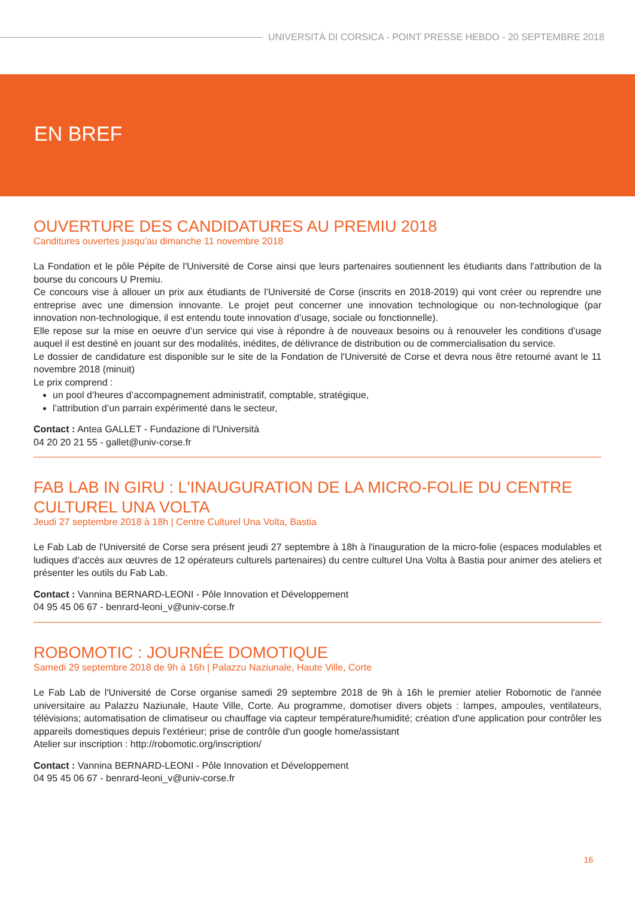UNIVERSITÀ DI CORSICA - POINT PRESSE HEBDO - 20 SEPTEMBRE 2018
EN BREF
OUVERTURE DES CANDIDATURES AU PREMIU 2018
Canditures ouvertes jusqu'au dimanche 11 novembre 2018
La Fondation et le pôle Pépite de l'Université de Corse ainsi que leurs partenaires soutiennent les étudiants dans l'attribution de la bourse du concours U Premiu.
Ce concours vise à allouer un prix aux étudiants de l’Université de Corse (inscrits en 2018-2019) qui vont créer ou reprendre une entreprise avec une dimension innovante. Le projet peut concerner une innovation technologique ou non-technologique (par innovation non-technologique, il est entendu toute innovation d’usage, sociale ou fonctionnelle).
Elle repose sur la mise en oeuvre d’un service qui vise à répondre à de nouveaux besoins ou à renouveler les conditions d’usage auquel il est destiné en jouant sur des modalités, inédites, de délivrance de distribution ou de commercialisation du service.
Le dossier de candidature est disponible sur le site de la Fondation de l'Université de Corse et devra nous être retourné avant le 11 novembre 2018 (minuit)
Le prix comprend :
un pool d’heures d’accompagnement administratif, comptable, stratégique,
l’attribution d’un parrain expérimenté dans le secteur,
Contact : Antea GALLET - Fundazione di l'Università
04 20 20 21 55 - gallet@univ-corse.fr
FAB LAB IN GIRU : L'INAUGURATION DE LA MICRO-FOLIE DU CENTRE CULTUREL UNA VOLTA
Jeudi 27 septembre 2018 à 18h | Centre Culturel Una Volta, Bastia
Le Fab Lab de l'Université de Corse sera présent jeudi 27 septembre à 18h à l'inauguration de la micro-folie (espaces modulables et ludiques d’accès aux œuvres de 12 opérateurs culturels partenaires) du centre culturel Una Volta à Bastia pour animer des ateliers et présenter les outils du Fab Lab.
Contact : Vannina BERNARD-LEONI - Pôle Innovation et Développement
04 95 45 06 67 - benrard-leoni_v@univ-corse.fr
ROBOMOTIC : JOURNÉE DOMOTIQUE
Samedi 29 septembre 2018 de 9h à 16h | Palazzu Naziunale, Haute Ville, Corte
Le Fab Lab de l'Université de Corse organise samedi 29 septembre 2018 de 9h à 16h le premier atelier Robomotic de l'année universitaire au Palazzu Naziunale, Haute Ville, Corte. Au programme, domotiser divers objets : lampes, ampoules, ventilateurs, télévisions; automatisation de climatiseur ou chauffage via capteur température/humidité; création d'une application pour contrôler les appareils domestiques depuis l'extérieur; prise de contrôle d'un google home/assistant
Atelier sur inscription : http://robomotic.org/inscription/
Contact : Vannina BERNARD-LEONI - Pôle Innovation et Développement
04 95 45 06 67 - benrard-leoni_v@univ-corse.fr
16